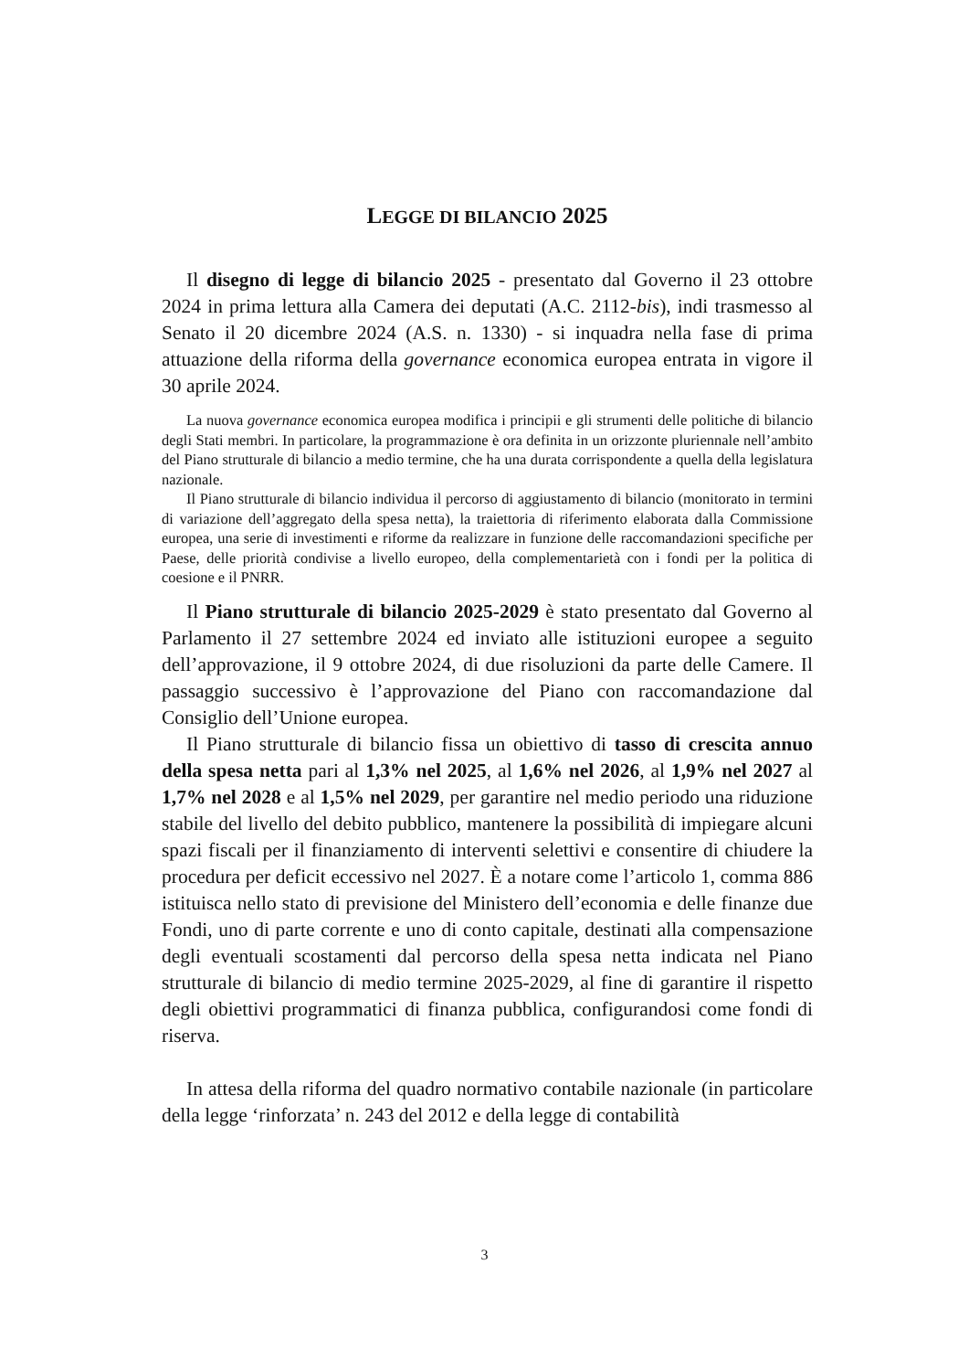LEGGE DI BILANCIO 2025
Il disegno di legge di bilancio 2025 - presentato dal Governo il 23 ottobre 2024 in prima lettura alla Camera dei deputati (A.C. 2112-bis), indi trasmesso al Senato il 20 dicembre 2024 (A.S. n. 1330) - si inquadra nella fase di prima attuazione della riforma della governance economica europea entrata in vigore il 30 aprile 2024.
La nuova governance economica europea modifica i principii e gli strumenti delle politiche di bilancio degli Stati membri. In particolare, la programmazione è ora definita in un orizzonte pluriennale nell’ambito del Piano strutturale di bilancio a medio termine, che ha una durata corrispondente a quella della legislatura nazionale.
Il Piano strutturale di bilancio individua il percorso di aggiustamento di bilancio (monitorato in termini di variazione dell’aggregato della spesa netta), la traiettoria di riferimento elaborata dalla Commissione europea, una serie di investimenti e riforme da realizzare in funzione delle raccomandazioni specifiche per Paese, delle priorità condivise a livello europeo, della complementarietà con i fondi per la politica di coesione e il PNRR.
Il Piano strutturale di bilancio 2025-2029 è stato presentato dal Governo al Parlamento il 27 settembre 2024 ed inviato alle istituzioni europee a seguito dell’approvazione, il 9 ottobre 2024, di due risoluzioni da parte delle Camere. Il passaggio successivo è l’approvazione del Piano con raccomandazione dal Consiglio dell’Unione europea.
Il Piano strutturale di bilancio fissa un obiettivo di tasso di crescita annuo della spesa netta pari al 1,3% nel 2025, al 1,6% nel 2026, al 1,9% nel 2027 al 1,7% nel 2028 e al 1,5% nel 2029, per garantire nel medio periodo una riduzione stabile del livello del debito pubblico, mantenere la possibilità di impiegare alcuni spazi fiscali per il finanziamento di interventi selettivi e consentire di chiudere la procedura per deficit eccessivo nel 2027. È a notare come l’articolo 1, comma 886 istituisca nello stato di previsione del Ministero dell’economia e delle finanze due Fondi, uno di parte corrente e uno di conto capitale, destinati alla compensazione degli eventuali scostamenti dal percorso della spesa netta indicata nel Piano strutturale di bilancio di medio termine 2025-2029, al fine di garantire il rispetto degli obiettivi programmatici di finanza pubblica, configurandosi come fondi di riserva.
In attesa della riforma del quadro normativo contabile nazionale (in particolare della legge ‘rinforzata’ n. 243 del 2012 e della legge di contabilità
3